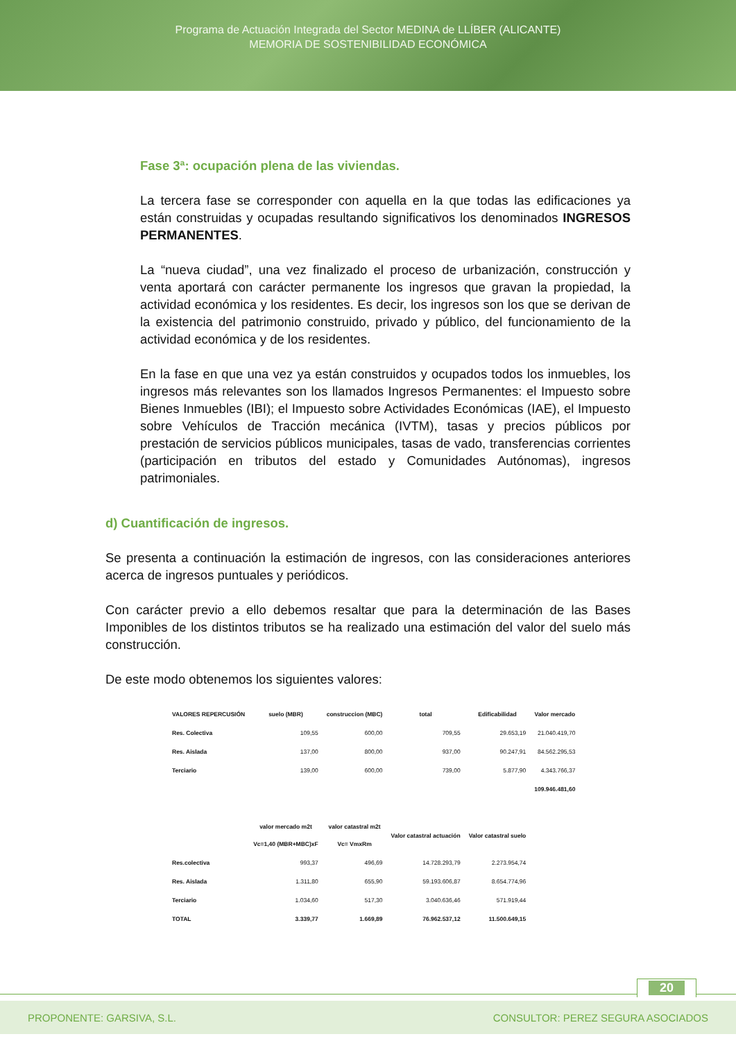Programa de Actuación Integrada del Sector MEDINA de LLÍBER (ALICANTE)
MEMORIA DE SOSTENIBILIDAD ECONÓMICA
Fase 3ª: ocupación plena de las viviendas.
La tercera fase se corresponder con aquella en la que todas las edificaciones ya están construidas y ocupadas resultando significativos los denominados INGRESOS PERMANENTES.
La “nueva ciudad”, una vez finalizado el proceso de urbanización, construcción y venta aportará con carácter permanente los ingresos que gravan la propiedad, la actividad económica y los residentes. Es decir, los ingresos son los que se derivan de la existencia del patrimonio construido, privado y público, del funcionamiento de la actividad económica y de los residentes.
En la fase en que una vez ya están construidos y ocupados todos los inmuebles, los ingresos más relevantes son los llamados Ingresos Permanentes: el Impuesto sobre Bienes Inmuebles (IBI); el Impuesto sobre Actividades Económicas (IAE), el Impuesto sobre Vehículos de Tracción mecánica (IVTM), tasas y precios públicos por prestación de servicios públicos municipales, tasas de vado, transferencias corrientes (participación en tributos del estado y Comunidades Autónomas), ingresos patrimoniales.
d) Cuantificación de ingresos.
Se presenta a continuación la estimación de ingresos, con las consideraciones anteriores acerca de ingresos puntuales y periódicos.
Con carácter previo a ello debemos resaltar que para la determinación de las Bases Imponibles de los distintos tributos se ha realizado una estimación del valor del suelo más construcción.
De este modo obtenemos los siguientes valores:
| VALORES REPERCUSIÓN | suelo (MBR) | construccion (MBC) | total | Edificabilidad | Valor mercado |
| --- | --- | --- | --- | --- | --- |
| Res. Colectiva | 109,55 | 600,00 | 709,55 | 29.653,19 | 21.040.419,70 |
| Res. Aislada | 137,00 | 800,00 | 937,00 | 90.247,91 | 84.562.295,53 |
| Terciario | 139,00 | 600,00 | 739,00 | 5.877,90 | 4.343.766,37 |
| | | | | | 109.946.481,60 |
| | valor mercado m2t Vc=1,40 (MBR+MBC)xF | valor catastral m2t Vc= VmxRm | Valor catastral actuación | Valor catastral suelo | |
| Res.colectiva | 993,37 | 496,69 | 14.728.293,79 | 2.273.954,74 | |
| Res. Aislada | 1.311,80 | 655,90 | 59.193.606,87 | 8.654.774,96 | |
| Terciario | 1.034,60 | 517,30 | 3.040.636,46 | 571.919,44 | |
| TOTAL | 3.339,77 | 1.669,89 | 76.962.537,12 | 11.500.649,15 | |
20
PROPONENTE: GARSIVA, S.L. CONSULTOR: PEREZ SEGURA ASOCIADOS